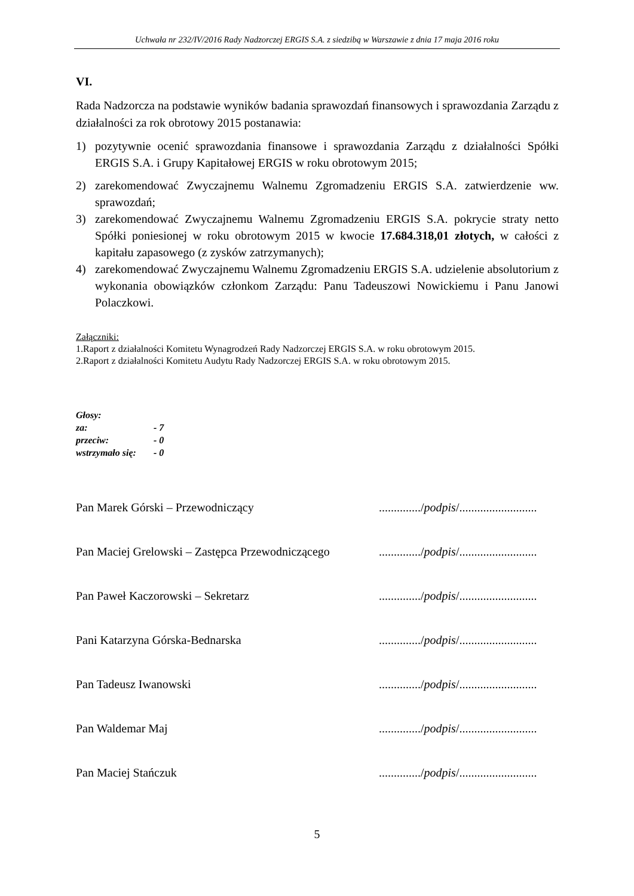Uchwała nr 232/IV/2016 Rady Nadzorczej ERGIS S.A. z siedzibą w Warszawie z dnia 17 maja 2016 roku
VI.
Rada Nadzorcza na podstawie wyników badania sprawozdań finansowych i sprawozdania Zarządu z działalności za rok obrotowy 2015 postanawia:
1) pozytywnie ocenić sprawozdania finansowe i sprawozdania Zarządu z działalności Spółki ERGIS S.A. i Grupy Kapitałowej ERGIS w roku obrotowym 2015;
2) zarekomendować Zwyczajnemu Walnemu Zgromadzeniu ERGIS S.A. zatwierdzenie ww. sprawozdań;
3) zarekomendować Zwyczajnemu Walnemu Zgromadzeniu ERGIS S.A. pokrycie straty netto Spółki poniesionej w roku obrotowym 2015 w kwocie 17.684.318,01 złotych, w całości z kapitału zapasowego (z zysków zatrzymanych);
4) zarekomendować Zwyczajnemu Walnemu Zgromadzeniu ERGIS S.A. udzielenie absolutorium z wykonania obowiązków członkom Zarządu: Panu Tadeuszowi Nowickiemu i Panu Janowi Polaczkowi.
Załączniki:
1.Raport z działalności Komitetu Wynagrodzeń Rady Nadzorczej ERGIS S.A. w roku obrotowym 2015.
2.Raport z działalności Komitetu Audytu Rady Nadzorczej ERGIS S.A. w roku obrotowym 2015.
Głosy:
| za: | - 7 |
| przeciw: | - 0 |
| wstrzymało się: | - 0 |
Pan Marek Górski – Przewodniczący ............../podpis/..........................
Pan Maciej Grelowski – Zastępca Przewodniczącego
............../podpis/..........................
Pan Paweł Kaczorowski – Sekretarz ............../podpis/..........................
Pani Katarzyna Górska-Bednarska ............../podpis/..........................
Pan Tadeusz Iwanowski ............../podpis/..........................
Pan Waldemar Maj ............../podpis/..........................
Pan Maciej Stańczuk ............../podpis/..........................
5